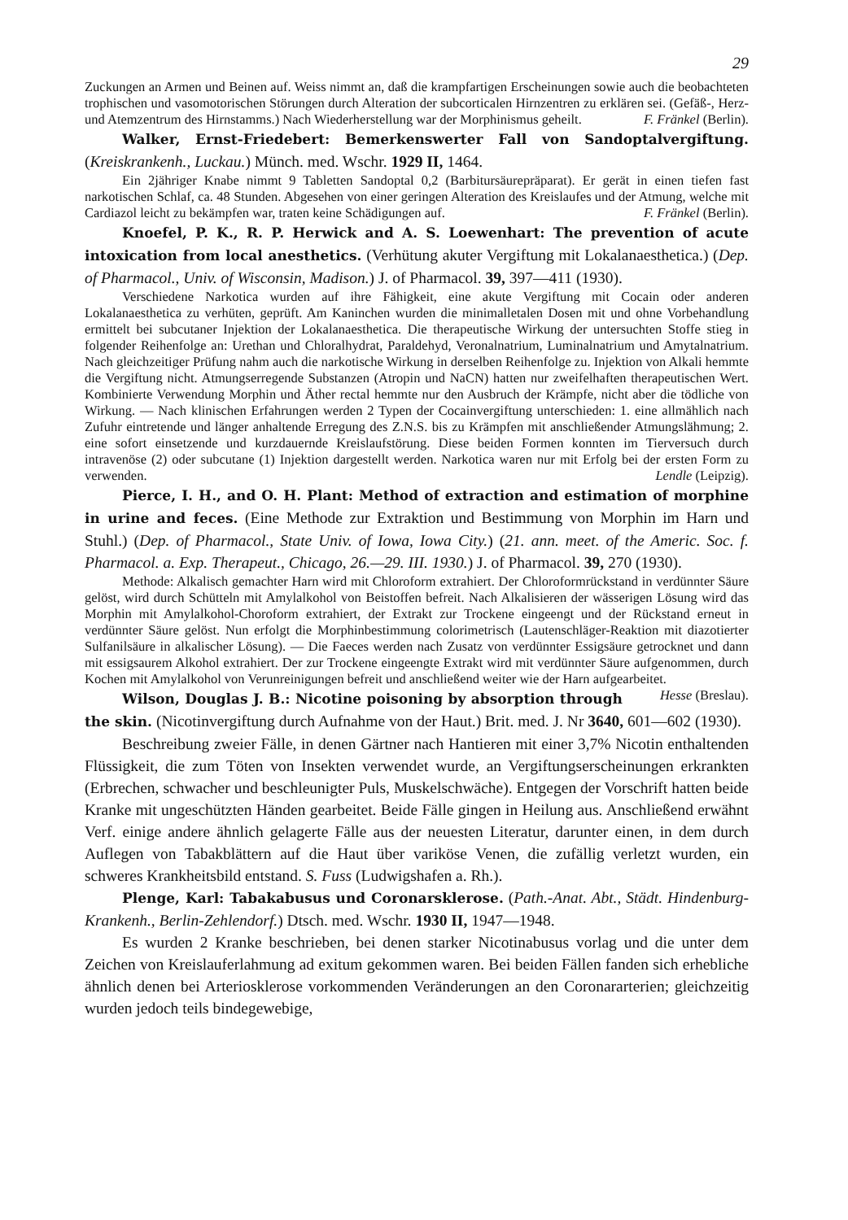29
Zuckungen an Armen und Beinen auf. Weiss nimmt an, daß die krampfartigen Erscheinungen sowie auch die beobachteten trophischen und vasomotorischen Störungen durch Alteration der subcorticalen Hirnzentren zu erklären sei. (Gefäß-, Herz- und Atemzentrum des Hirnstamms.) Nach Wiederherstellung war der Morphinismus geheilt. F. Fränkel (Berlin).
Walker, Ernst-Friedebert: Bemerkenswerter Fall von Sandoptalvergiftung. (Kreiskrankenh., Luckau.) Münch. med. Wschr. 1929 II, 1464.
Ein 2jähriger Knabe nimmt 9 Tabletten Sandoptal 0,2 (Barbitursäurepräparat). Er gerät in einen tiefen fast narkotischen Schlaf, ca. 48 Stunden. Abgesehen von einer geringen Alteration des Kreislaufes und der Atmung, welche mit Cardiazol leicht zu bekämpfen war, traten keine Schädigungen auf. F. Fränkel (Berlin).
Knoefel, P. K., R. P. Herwick and A. S. Loewenhart: The prevention of acute intoxication from local anesthetics. (Verhütung akuter Vergiftung mit Lokalanaesthetica.) (Dep. of Pharmacol., Univ. of Wisconsin, Madison.) J. of Pharmacol. 39, 397—411 (1930).
Verschiedene Narkotica wurden auf ihre Fähigkeit, eine akute Vergiftung mit Cocain oder anderen Lokalanaesthetica zu verhüten, geprüft. Am Kaninchen wurden die minimalletalen Dosen mit und ohne Vorbehandlung ermittelt bei subcutaner Injektion der Lokalanaesthetica. Die therapeutische Wirkung der untersuchten Stoffe stieg in folgender Reihenfolge an: Urethan und Chloralhydrat, Paraldehyd, Veronalnatrium, Luminalnatrium und Amytalnatrium. Nach gleichzeitiger Prüfung nahm auch die narkotische Wirkung in derselben Reihenfolge zu. Injektion von Alkali hemmte die Vergiftung nicht. Atmungserregende Substanzen (Atropin und NaCN) hatten nur zweifelhaften therapeutischen Wert. Kombinierte Verwendung Morphin und Äther rectal hemmte nur den Ausbruch der Krämpfe, nicht aber die tödliche von Wirkung. — Nach klinischen Erfahrungen werden 2 Typen der Cocainvergiftung unterschieden: 1. eine allmählich nach Zufuhr eintretende und länger anhaltende Erregung des Z.N.S. bis zu Krämpfen mit anschließender Atmungslähmung; 2. eine sofort einsetzende und kurzdauernde Kreislaufstörung. Diese beiden Formen konnten im Tierversuch durch intravenöse (2) oder subcutane (1) Injektion dargestellt werden. Narkotica waren nur mit Erfolg bei der ersten Form zu verwenden. Lendle (Leipzig).
Pierce, I. H., and O. H. Plant: Method of extraction and estimation of morphine in urine and feces. (Eine Methode zur Extraktion und Bestimmung von Morphin im Harn und Stuhl.) (Dep. of Pharmacol., State Univ. of Iowa, Iowa City.) (21. ann. meet. of the Americ. Soc. f. Pharmacol. a. Exp. Therapeut., Chicago, 26.—29. III. 1930.) J. of Pharmacol. 39, 270 (1930).
Methode: Alkalisch gemachter Harn wird mit Chloroform extrahiert. Der Chloroformrückstand in verdünnter Säure gelöst, wird durch Schütteln mit Amylalkohol von Beistoffen befreit. Nach Alkalisieren der wässerigen Lösung wird das Morphin mit Amylalkohol-Choroform extrahiert, der Extrakt zur Trockene eingeengt und der Rückstand erneut in verdünnter Säure gelöst. Nun erfolgt die Morphinbestimmung colorimetrisch (Lautenschläger-Reaktion mit diazotierter Sulfanilsäure in alkalischer Lösung). — Die Faeces werden nach Zusatz von verdünnter Essigsäure getrocknet und dann mit essigsaurem Alkohol extrahiert. Der zur Trockene eingeengte Extrakt wird mit verdünnter Säure aufgenommen, durch Kochen mit Amylalkohol von Verunreinigungen befreit und anschließend weiter wie der Harn aufgearbeitet. Hesse (Breslau).
Wilson, Douglas J. B.: Nicotine poisoning by absorption through the skin. (Nicotinvergiftung durch Aufnahme von der Haut.) Brit. med. J. Nr 3640, 601—602 (1930).
Beschreibung zweier Fälle, in denen Gärtner nach Hantieren mit einer 3,7% Nicotin enthaltenden Flüssigkeit, die zum Töten von Insekten verwendet wurde, an Vergiftungserscheinungen erkrankten (Erbrechen, schwacher und beschleunigter Puls, Muskelschwäche). Entgegen der Vorschrift hatten beide Kranke mit ungeschützten Händen gearbeitet. Beide Fälle gingen in Heilung aus. Anschließend erwähnt Verf. einige andere ähnlich gelagerte Fälle aus der neuesten Literatur, darunter einen, in dem durch Auflegen von Tabakblättern auf die Haut über variköse Venen, die zufällig verletzt wurden, ein schweres Krankheitsbild entstand. S. Fuss (Ludwigshafen a. Rh.).
Plenge, Karl: Tabakabusus und Coronarsklerose. (Path.-Anat. Abt., Städt. Hindenburg-Krankenh., Berlin-Zehlendorf.) Dtsch. med. Wschr. 1930 II, 1947—1948.
Es wurden 2 Kranke beschrieben, bei denen starker Nicotinabusus vorlag und die unter dem Zeichen von Kreislauferlahmung ad exitum gekommen waren. Bei beiden Fällen fanden sich erhebliche ähnlich denen bei Arteriosklerose vorkommenden Veränderungen an den Coronararterien; gleichzeitig wurden jedoch teils bindegewebige,